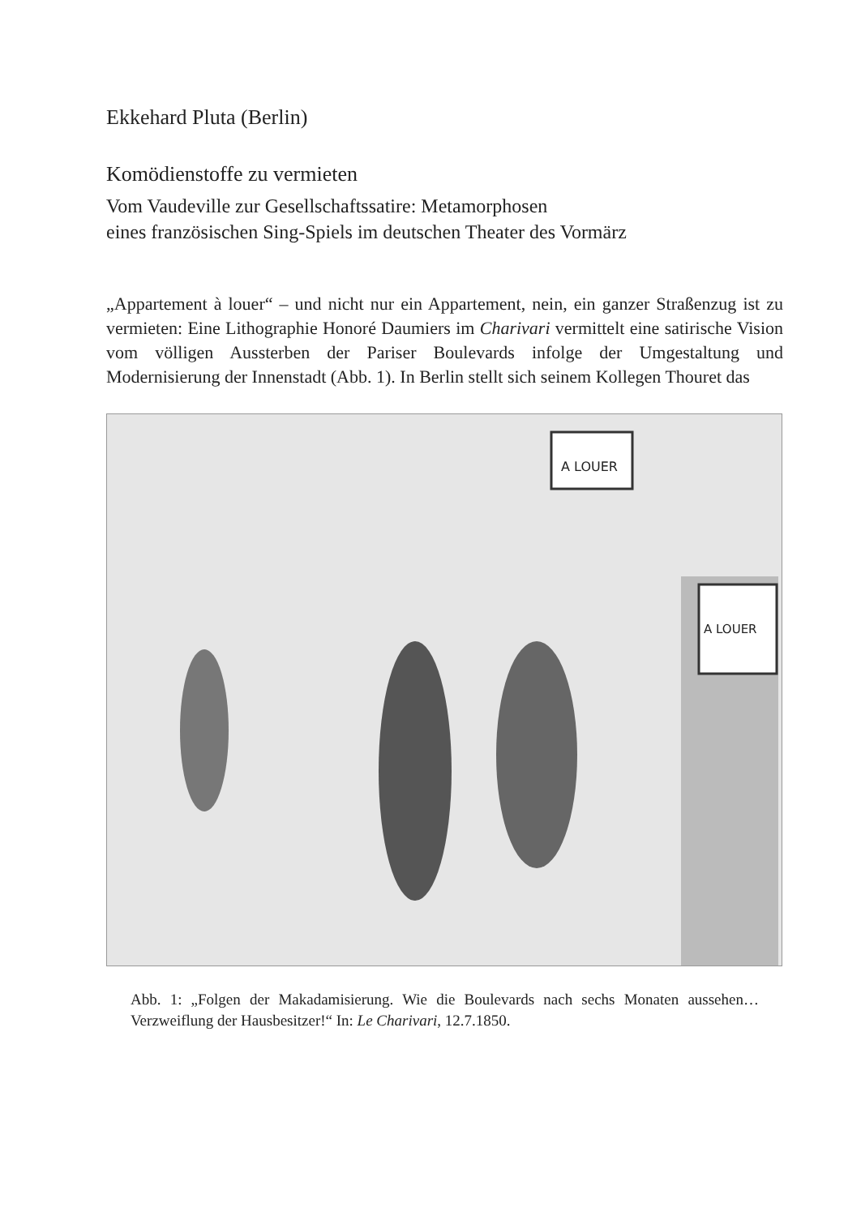Ekkehard Pluta (Berlin)
Komödienstoffe zu vermieten
Vom Vaudeville zur Gesellschaftssatire: Metamorphosen
eines französischen Sing-Spiels im deutschen Theater des Vormärz
„Appartement à louer“ – und nicht nur ein Appartement, nein, ein ganzer Straßenzug ist zu vermieten: Eine Lithographie Honoré Daumiers im Charivari vermittelt eine satirische Vision vom völligen Aussterben der Pariser Boulevards infolge der Umgestaltung und Modernisierung der Innenstadt (Abb. 1). In Berlin stellt sich seinem Kollegen Thouret das
A LOUER
A LOUER
Abb. 1: „Folgen der Makadamisierung. Wie die Boulevards nach sechs Monaten aussehen… Verzweiflung der Hausbesitzer!“ In: Le Charivari, 12.7.1850.